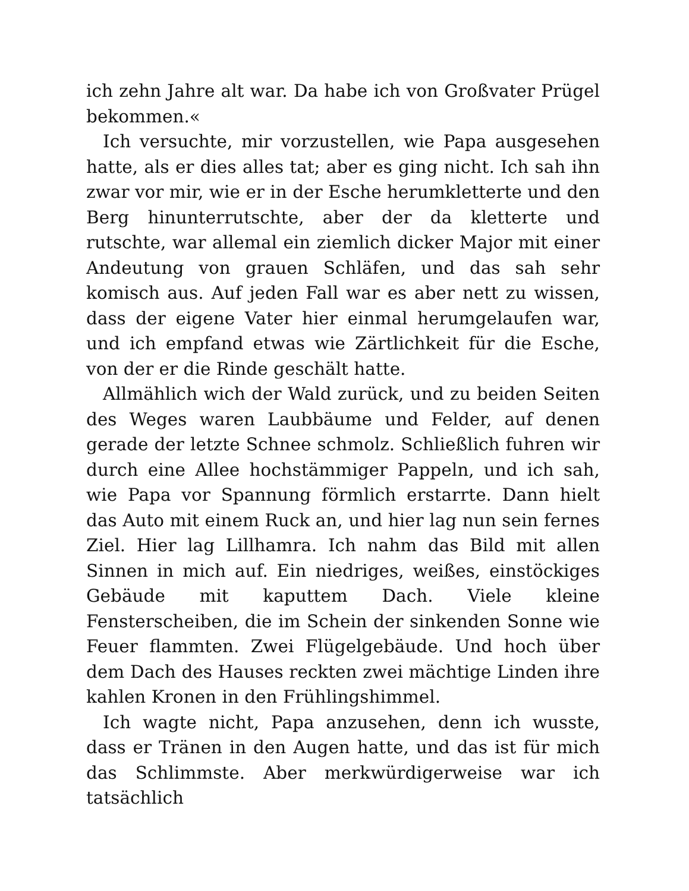ich zehn Jahre alt war. Da habe ich von Großvater Prügel bekommen.«
Ich versuchte, mir vorzustellen, wie Papa ausgesehen hatte, als er dies alles tat; aber es ging nicht. Ich sah ihn zwar vor mir, wie er in der Esche herumkletterte und den Berg hinunterrutschte, aber der da kletterte und rutschte, war allemal ein ziemlich dicker Major mit einer Andeutung von grauen Schläfen, und das sah sehr komisch aus. Auf jeden Fall war es aber nett zu wissen, dass der eigene Vater hier einmal herumgelaufen war, und ich empfand etwas wie Zärtlichkeit für die Esche, von der er die Rinde geschält hatte.
Allmählich wich der Wald zurück, und zu beiden Seiten des Weges waren Laubbäume und Felder, auf denen gerade der letzte Schnee schmolz. Schließlich fuhren wir durch eine Allee hochstämmiger Pappeln, und ich sah, wie Papa vor Spannung förmlich erstarrte. Dann hielt das Auto mit einem Ruck an, und hier lag nun sein fernes Ziel. Hier lag Lillhamra. Ich nahm das Bild mit allen Sinnen in mich auf. Ein niedriges, weißes, einstöckiges Gebäude mit kaputtem Dach. Viele kleine Fensterscheiben, die im Schein der sinkenden Sonne wie Feuer flammten. Zwei Flügelgebäude. Und hoch über dem Dach des Hauses reckten zwei mächtige Linden ihre kahlen Kronen in den Frühlingshimmel.
Ich wagte nicht, Papa anzusehen, denn ich wusste, dass er Tränen in den Augen hatte, und das ist für mich das Schlimmste. Aber merkwürdigerweise war ich tatsächlich